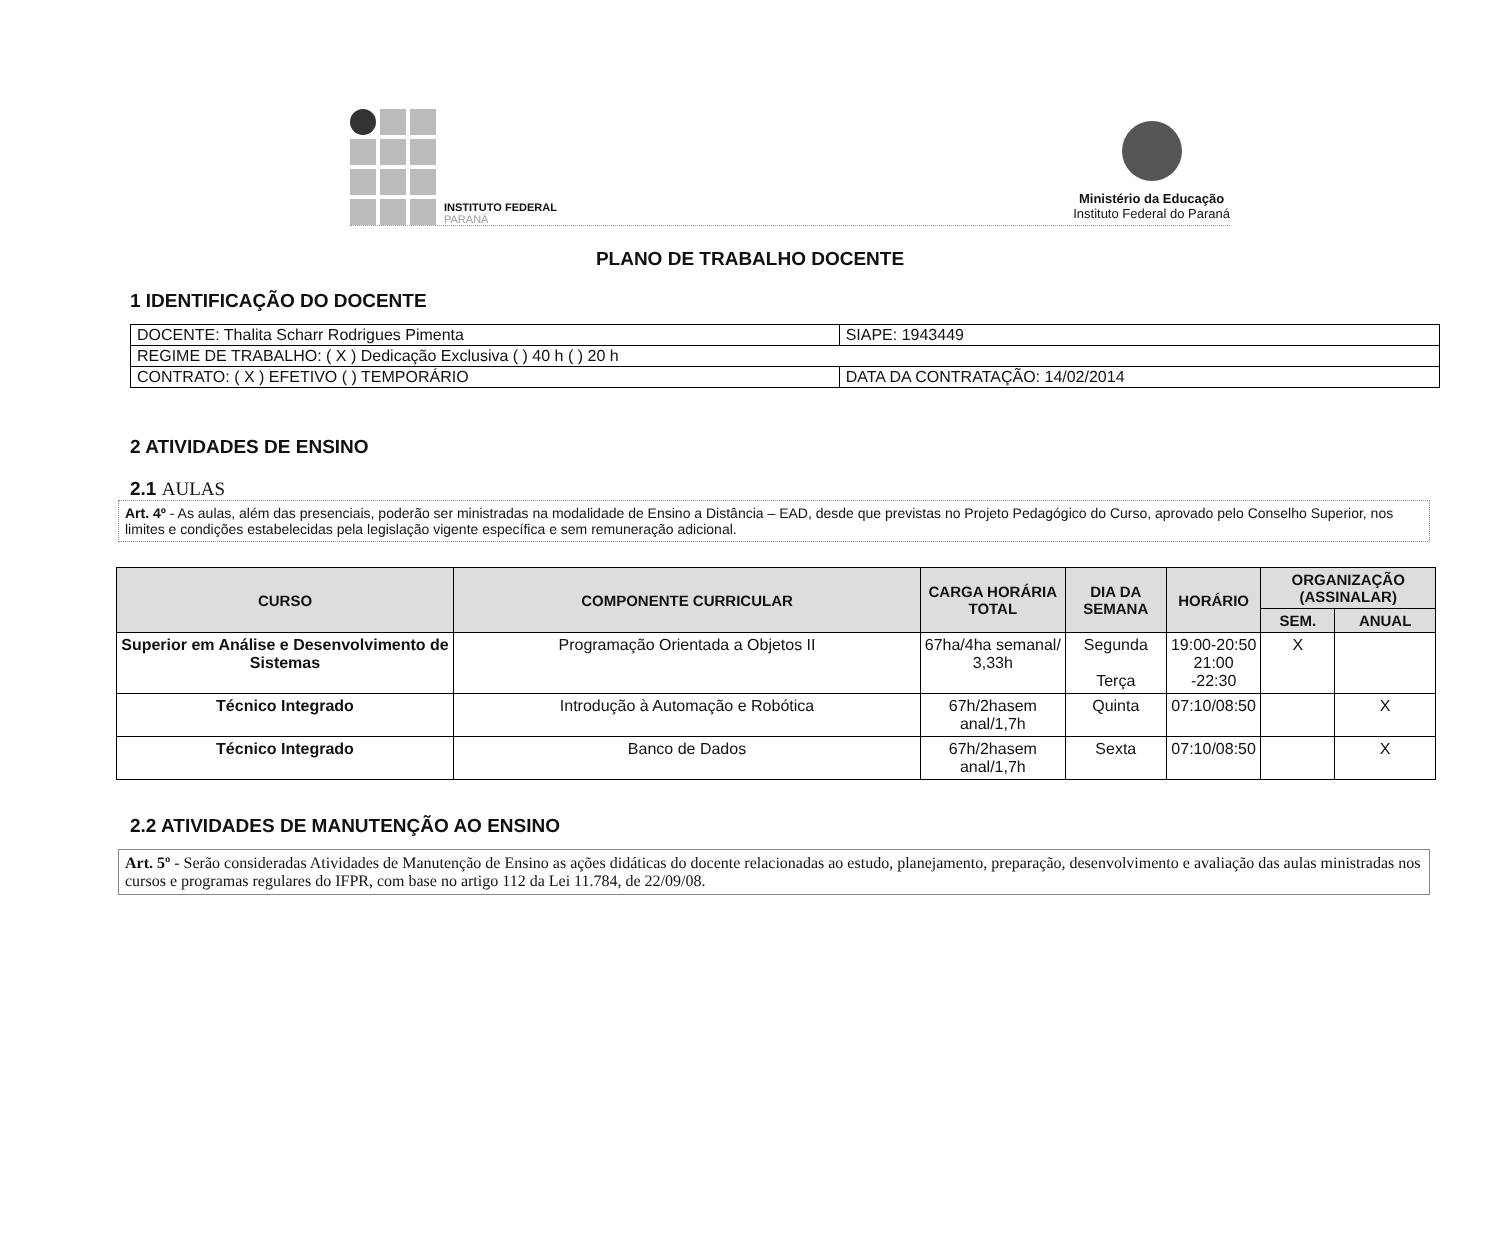INSTITUTO FEDERAL
PARANÁ
Ministério da Educação
Instituto Federal do Paraná
PLANO DE TRABALHO DOCENTE
1 IDENTIFICAÇÃO DO DOCENTE
| DOCENTE: Thalita Scharr Rodrigues Pimenta | SIAPE: 1943449 |
| REGIME DE TRABALHO: ( X ) Dedicação Exclusiva ( ) 40 h ( ) 20 h | |
| CONTRATO: ( X ) EFETIVO ( ) TEMPORÁRIO | DATA DA CONTRATAÇÃO: 14/02/2014 |
2 ATIVIDADES DE ENSINO
2.1 AULAS
Art. 4º - As aulas, além das presenciais, poderão ser ministradas na modalidade de Ensino a Distância – EAD, desde que previstas no Projeto Pedagógico do Curso, aprovado pelo Conselho Superior, nos limites e condições estabelecidas pela legislação vigente específica e sem remuneração adicional.
| CURSO | COMPONENTE CURRICULAR | CARGA HORÁRIA TOTAL | DIA DA SEMANA | HORÁRIO | ORGANIZAÇÃO (ASSINALAR) | |
| --- | --- | --- | --- | --- | --- | --- |
| | | | | | SEM. | ANUAL |
| Superior em Análise e Desenvolvimento de Sistemas | Programação Orientada a Objetos II | 67ha/4ha semanal/ 3,33h | Segunda Terça | 19:00-20:50 21:00 -22:30 | X | |
| Técnico Integrado | Introdução à Automação e Robótica | 67h/2hasem anal/1,7h | Quinta | 07:10/08:50 | | X |
| Técnico Integrado | Banco de Dados | 67h/2hasem anal/1,7h | Sexta | 07:10/08:50 | | X |
2.2 ATIVIDADES DE MANUTENÇÃO AO ENSINO
Art. 5º - Serão consideradas Atividades de Manutenção de Ensino as ações didáticas do docente relacionadas ao estudo, planejamento, preparação, desenvolvimento e avaliação das aulas ministradas nos cursos e programas regulares do IFPR, com base no artigo 112 da Lei 11.784, de 22/09/08.